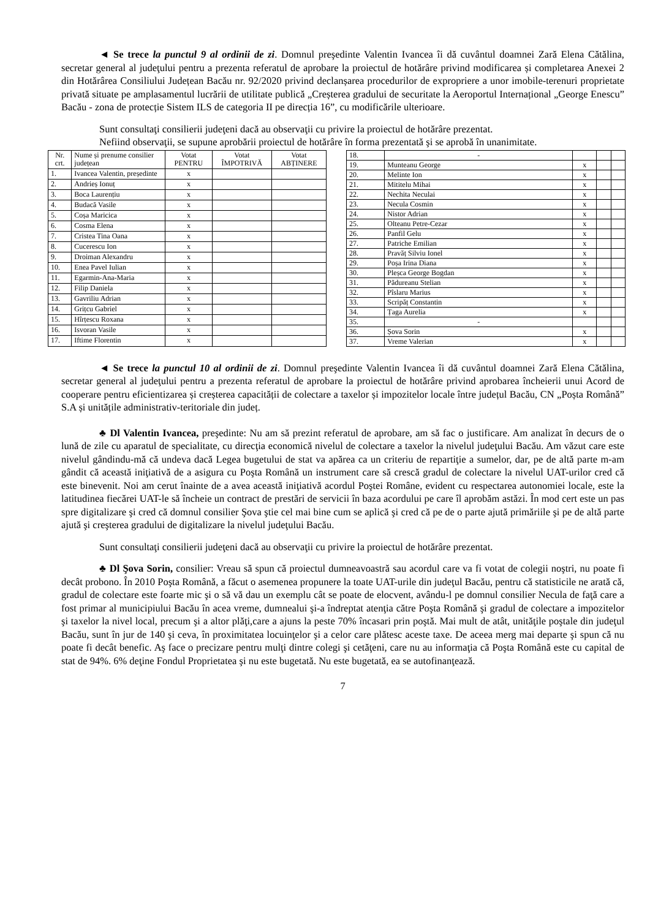◄ Se trece la punctul 9 al ordinii de zi. Domnul preşedinte Valentin Ivancea îi dă cuvântul doamnei Zară Elena Cătălina, secretar general al judeţului pentru a prezenta referatul de aprobare la proiectul de hotărâre privind modificarea și completarea Anexei 2 din Hotărârea Consiliului Județean Bacău nr. 92/2020 privind declanșarea procedurilor de expropriere a unor imobile-terenuri proprietate privată situate pe amplasamentul lucrării de utilitate publică „Creșterea gradului de securitate la Aeroportul Internațional „George Enescu” Bacău - zona de protecție Sistem ILS de categoria II pe direcția 16”, cu modificările ulterioare.
Sunt consultaţi consilierii judeţeni dacă au observaţii cu privire la proiectul de hotărâre prezentat.
Nefiind observaţii, se supune aprobării proiectul de hotărâre în forma prezentată şi se aprobă în unanimitate.
| Nr. crt. | Nume și prenume consilier județean | Votat PENTRU | Votat ÎMPOTRIVĂ | Votat ABȚINERE |
| --- | --- | --- | --- | --- |
| 1. | Ivancea Valentin, președinte | x | | |
| 2. | Andrieș Ionuț | x | | |
| 3. | Boca Laurențiu | x | | |
| 4. | Budacă Vasile | x | | |
| 5. | Coșa Maricica | x | | |
| 6. | Cosma Elena | x | | |
| 7. | Cristea Tina Oana | x | | |
| 8. | Cucerescu Ion | x | | |
| 9. | Droiman Alexandru | x | | |
| 10. | Enea Pavel Iulian | x | | |
| 11. | Egarmin-Ana-Maria | x | | |
| 12. | Filip Daniela | x | | |
| 13. | Gavriliu Adrian | x | | |
| 14. | Grițcu Gabriel | x | | |
| 15. | Hîrțescu Roxana | x | | |
| 16. | Isvoran Vasile | x | | |
| 17. | Iftime Florentin | x | | |
| 18. | - | | | |
| 19. | Munteanu George | x | | |
| 20. | Melinte Ion | x | | |
| 21. | Mititelu Mihai | x | | |
| 22. | Nechita Neculai | x | | |
| 23. | Necula Cosmin | x | | |
| 24. | Nistor Adrian | x | | |
| 25. | Olteanu Petre-Cezar | x | | |
| 26. | Panfil Gelu | x | | |
| 27. | Patriche Emilian | x | | |
| 28. | Pravăț Silviu Ionel | x | | |
| 29. | Poșa Irina Diana | x | | |
| 30. | Pleșca George Bogdan | x | | |
| 31. | Pădureanu Stelian | x | | |
| 32. | Pîslaru Marius | x | | |
| 33. | Scripăț Constantin | x | | |
| 34. | Țaga Aurelia | x | | |
| 35. | - | | | |
| 36. | Șova Sorin | x | | |
| 37. | Vreme Valerian | x | | |
◄ Se trece la punctul 10 al ordinii de zi. Domnul preşedinte Valentin Ivancea îi dă cuvântul doamnei Zară Elena Cătălina, secretar general al judeţului pentru a prezenta referatul de aprobare la proiectul de hotărâre privind aprobarea încheierii unui Acord de cooperare pentru eficientizarea și creșterea capacității de colectare a taxelor și impozitelor locale între județul Bacău, CN „Poșta Română” S.A și unitățile administrativ-teritoriale din județ.
♣ Dl Valentin Ivancea, preşedinte: Nu am să prezint referatul de aprobare, am să fac o justificare. Am analizat în decurs de o lună de zile cu aparatul de specialitate, cu direcţia economică nivelul de colectare a taxelor la nivelul judeţului Bacău. Am văzut care este nivelul gândindu-mă că undeva dacă Legea bugetului de stat va apărea ca un criteriu de repartiţie a sumelor, dar, pe de altă parte m-am gândit că această iniţiativă de a asigura cu Poşta Română un instrument care să crescă gradul de colectare la nivelul UAT-urilor cred că este binevenit. Noi am cerut înainte de a avea această iniţiativă acordul Poştei Române, evident cu respectarea autonomiei locale, este la latitudinea fiecărei UAT-le să încheie un contract de prestări de servicii în baza acordului pe care îl aprobăm astăzi. În mod cert este un pas spre digitalizare şi cred că domnul consilier Şova ştie cel mai bine cum se aplică şi cred că pe de o parte ajută primăriile şi pe de altă parte ajută şi creşterea gradului de digitalizare la nivelul judeţului Bacău.
Sunt consultaţi consilierii judeţeni dacă au observaţii cu privire la proiectul de hotărâre prezentat.
♣ Dl Şova Sorin, consilier: Vreau să spun că proiectul dumneavoastră sau acordul care va fi votat de colegii noştri, nu poate fi decât probono. În 2010 Poşta Română, a făcut o asemenea propunere la toate UAT-urile din judeţul Bacău, pentru că statisticile ne arată că, gradul de colectare este foarte mic şi o să vă dau un exemplu cât se poate de elocvent, avându-l pe domnul consilier Necula de faţă care a fost primar al municipiului Bacău în acea vreme, dumnealui şi-a îndreptat atenţia către Poşta Română şi gradul de colectare a impozitelor şi taxelor la nivel local, precum şi a altor plăţi,care a ajuns la peste 70% încasari prin poştă. Mai mult de atât, unităţile poştale din judeţul Bacău, sunt în jur de 140 şi ceva, în proximitatea locuinţelor şi a celor care plătesc aceste taxe. De aceea merg mai departe şi spun că nu poate fi decât benefic. Aş face o precizare pentru mulţi dintre colegi şi cetăţeni, care nu au informaţia că Poşta Română este cu capital de stat de 94%. 6% deţine Fondul Proprietatea şi nu este bugetată. Nu este bugetată, ea se autofinanţează.
7